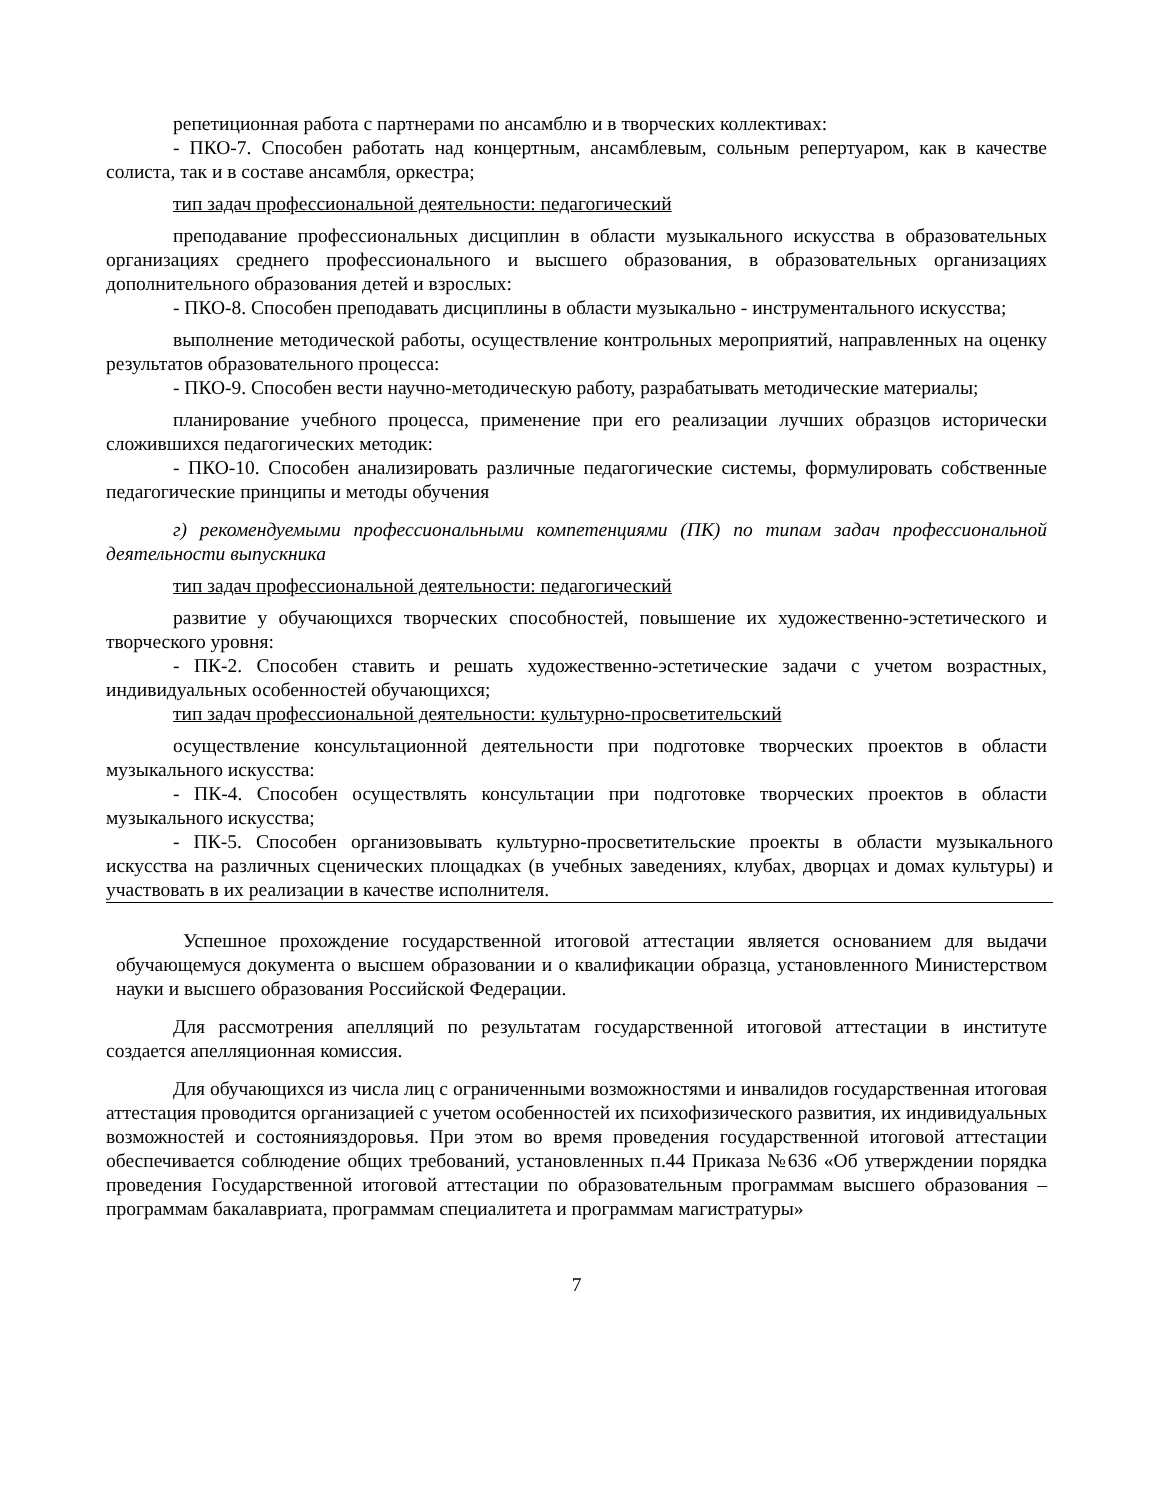репетиционная работа с партнерами по ансамблю и в творческих коллективах:
- ПКО-7. Способен работать над концертным, ансамблевым, сольным репертуаром, как в качестве солиста, так и в составе ансамбля, оркестра;
тип задач профессиональной деятельности: педагогический
преподавание профессиональных дисциплин в области музыкального искусства в образовательных организациях среднего профессионального и высшего образования, в образовательных организациях дополнительного образования детей и взрослых:
- ПКО-8. Способен преподавать дисциплины в области музыкально - инструментального искусства;
выполнение методической работы, осуществление контрольных мероприятий, направленных на оценку результатов образовательного процесса:
- ПКО-9. Способен вести научно-методическую работу, разрабатывать методические материалы;
планирование учебного процесса, применение при его реализации лучших образцов исторически сложившихся педагогических методик:
- ПКО-10. Способен анализировать различные педагогические системы, формулировать собственные педагогические принципы и методы обучения
г) рекомендуемыми профессиональными компетенциями (ПК) по типам задач профессиональной деятельности выпускника
тип задач профессиональной деятельности: педагогический
развитие у обучающихся творческих способностей, повышение их художественно-эстетического и творческого уровня:
- ПК-2. Способен ставить и решать художественно-эстетические задачи с учетом возрастных, индивидуальных особенностей обучающихся;
тип задач профессиональной деятельности: культурно-просветительский
осуществление консультационной деятельности при подготовке творческих проектов в области музыкального искусства:
- ПК-4. Способен осуществлять консультации при подготовке творческих проектов в области музыкального искусства;
- ПК-5. Способен организовывать культурно-просветительские проекты в области музыкального искусства на различных сценических площадках (в учебных заведениях, клубах, дворцах и домах культуры) и участвовать в их реализации в качестве исполнителя.
Успешное прохождение государственной итоговой аттестации является основанием для выдачи обучающемуся документа о высшем образовании и о квалификации образца, установленного Министерством науки и высшего образования Российской Федерации.
Для рассмотрения апелляций по результатам государственной итоговой аттестации в институте создается апелляционная комиссия.
Для обучающихся из числа лиц с ограниченными возможностями и инвалидов государственная итоговая аттестация проводится организацией с учетом особенностей их психофизического развития, их индивидуальных возможностей и состоянияздоровья. При этом во время проведения государственной итоговой аттестации обеспечивается соблюдение общих требований, установленных п.44 Приказа №636 «Об утверждении порядка проведения Государственной итоговой аттестации по образовательным программам высшего образования – программам бакалавриата, программам специалитета и программам магистратуры»
7